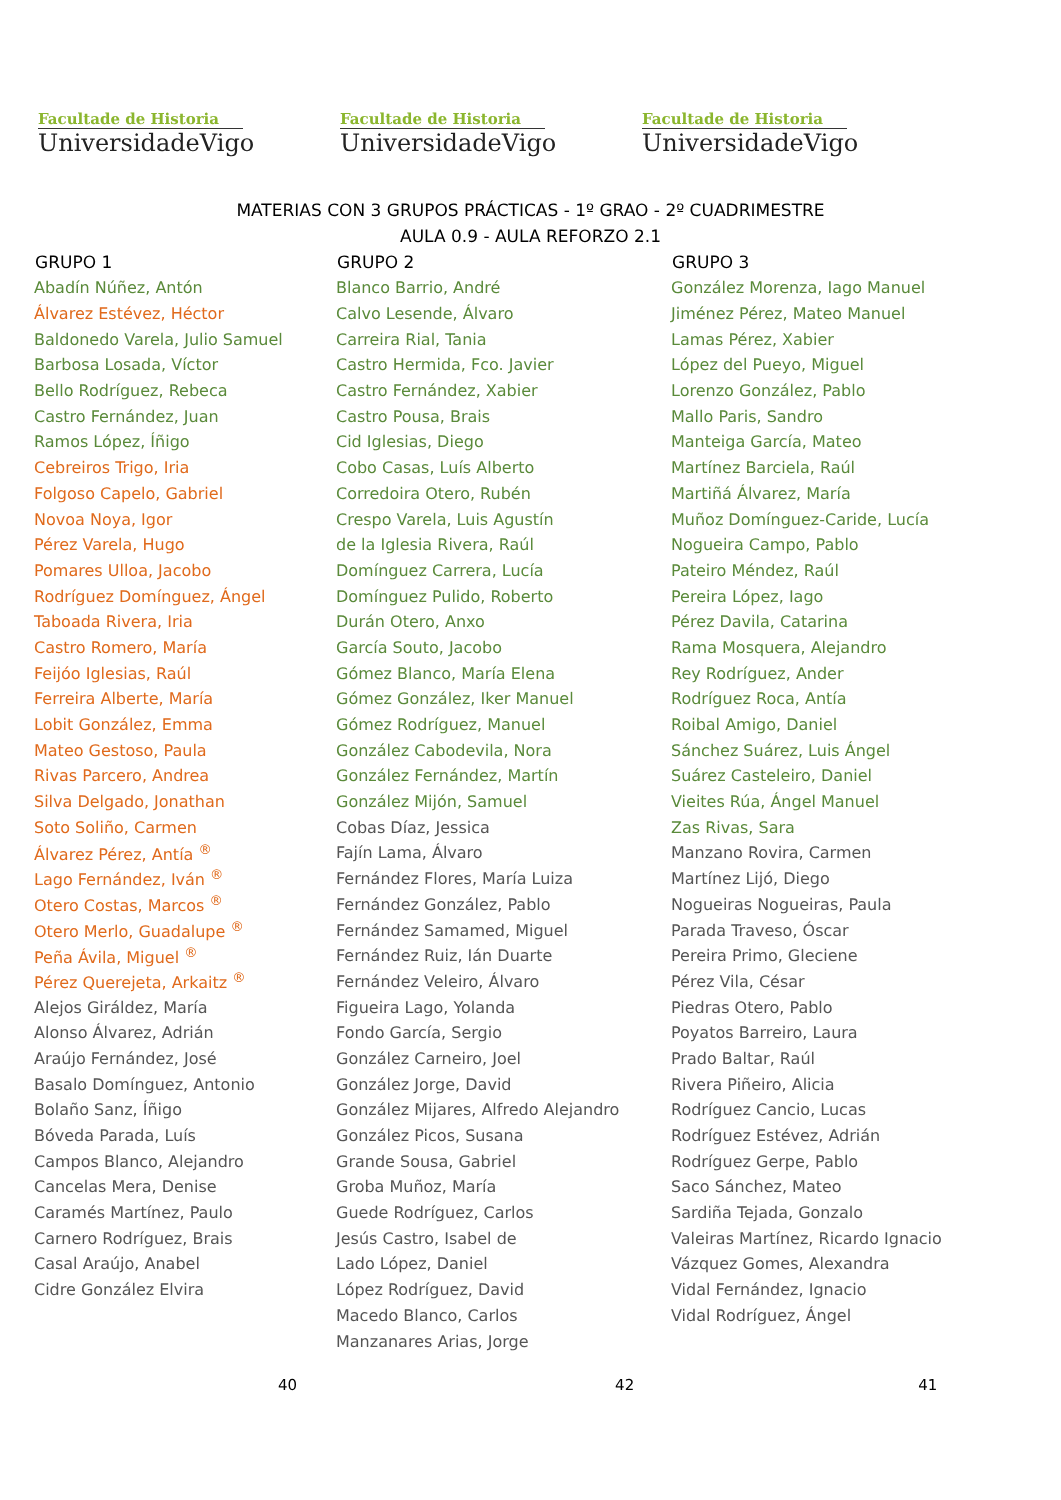Facultade de Historia
UniversidadeVigo
Facultade de Historia
UniversidadeVigo
Facultade de Historia
UniversidadeVigo
MATERIAS CON 3 GRUPOS PRÁCTICAS - 1º GRAO - 2º CUADRIMESTRE
AULA 0.9 - AULA REFORZO 2.1
| GRUPO 1 | GRUPO 2 | GRUPO 3 |
| --- | --- | --- |
| Abadín Núñez, Antón | Blanco Barrio, André | González Morenza, Iago Manuel |
| Álvarez Estévez, Héctor | Calvo Lesende, Álvaro | Jiménez Pérez, Mateo Manuel |
| Baldonedo Varela, Julio Samuel | Carreira Rial, Tania | Lamas Pérez, Xabier |
| Barbosa Losada, Víctor | Castro Hermida, Fco. Javier | López del Pueyo, Miguel |
| Bello Rodríguez, Rebeca | Castro Fernández, Xabier | Lorenzo González, Pablo |
| Castro Fernández, Juan | Castro Pousa, Brais | Mallo Paris, Sandro |
| Ramos López, Íñigo | Cid Iglesias, Diego | Manteiga García, Mateo |
| Cebreiros Trigo, Iria | Cobo Casas, Luís Alberto | Martínez Barciela, Raúl |
| Folgoso Capelo, Gabriel | Corredoira Otero, Rubén | Martiñá Álvarez, María |
| Novoa Noya, Igor | Crespo Varela, Luis Agustín | Muñoz Domínguez-Caride, Lucía |
| Pérez Varela, Hugo | de la Iglesia Rivera, Raúl | Nogueira Campo, Pablo |
| Pomares Ulloa, Jacobo | Domínguez Carrera, Lucía | Pateiro Méndez, Raúl |
| Rodríguez Domínguez, Ángel | Domínguez Pulido, Roberto | Pereira López, Iago |
| Taboada Rivera, Iria | Durán Otero, Anxo | Pérez Davila, Catarina |
| Castro Romero, María | García Souto, Jacobo | Rama Mosquera, Alejandro |
| Feijóo Iglesias, Raúl | Gómez Blanco, María Elena | Rey Rodríguez, Ander |
| Ferreira Alberte, María | Gómez González, Iker Manuel | Rodríguez Roca, Antía |
| Lobit González, Emma | Gómez Rodríguez, Manuel | Roibal Amigo, Daniel |
| Mateo Gestoso, Paula | González Cabodevila, Nora | Sánchez Suárez, Luis Ángel |
| Rivas Parcero, Andrea | González Fernández, Martín | Suárez Casteleiro, Daniel |
| Silva Delgado, Jonathan | González Mijón, Samuel | Vieites Rúa, Ángel Manuel |
| Soto Soliño, Carmen | Cobas Díaz, Jessica | Zas Rivas, Sara |
| Álvarez Pérez, Antía <sup>®</sup> | Fajín Lama, Álvaro | Manzano Rovira, Carmen |
| Lago Fernández, Iván <sup>®</sup> | Fernández Flores, María Luiza | Martínez Lijó, Diego |
| Otero Costas, Marcos <sup>®</sup> | Fernández González, Pablo | Nogueiras Nogueiras, Paula |
| Otero Merlo, Guadalupe <sup>®</sup> | Fernández Samamed, Miguel | Parada Traveso, Óscar |
| Peña Ávila, Miguel <sup>®</sup> | Fernández Ruiz, Ián Duarte | Pereira Primo, Gleciene |
| Pérez Querejeta, Arkaitz <sup>®</sup> | Fernández Veleiro, Álvaro | Pérez Vila, César |
| Alejos Giráldez, María | Figueira Lago, Yolanda | Piedras Otero, Pablo |
| Alonso Álvarez, Adrián | Fondo García, Sergio | Poyatos Barreiro, Laura |
| Araújo Fernández, José | González Carneiro, Joel | Prado Baltar, Raúl |
| Basalo Domínguez, Antonio | González Jorge, David | Rivera Piñeiro, Alicia |
| Bolaño Sanz, Íñigo | González Mijares, Alfredo Alejandro | Rodríguez Cancio, Lucas |
| Bóveda Parada, Luís | González Picos, Susana | Rodríguez Estévez, Adrián |
| Campos Blanco, Alejandro | Grande Sousa, Gabriel | Rodríguez Gerpe, Pablo |
| Cancelas Mera, Denise | Groba Muñoz, María | Saco Sánchez, Mateo |
| Caramés Martínez, Paulo | Guede Rodríguez, Carlos | Sardiña Tejada, Gonzalo |
| Carnero Rodríguez, Brais | Jesús Castro, Isabel de | Valeiras Martínez, Ricardo Ignacio |
| Casal Araújo, Anabel | Lado López, Daniel | Vázquez Gomes, Alexandra |
| Cidre González Elvira | López Rodríguez, David | Vidal Fernández, Ignacio |
| | Macedo Blanco, Carlos | Vidal Rodríguez, Ángel |
| | Manzanares Arias, Jorge | |
40 42 41